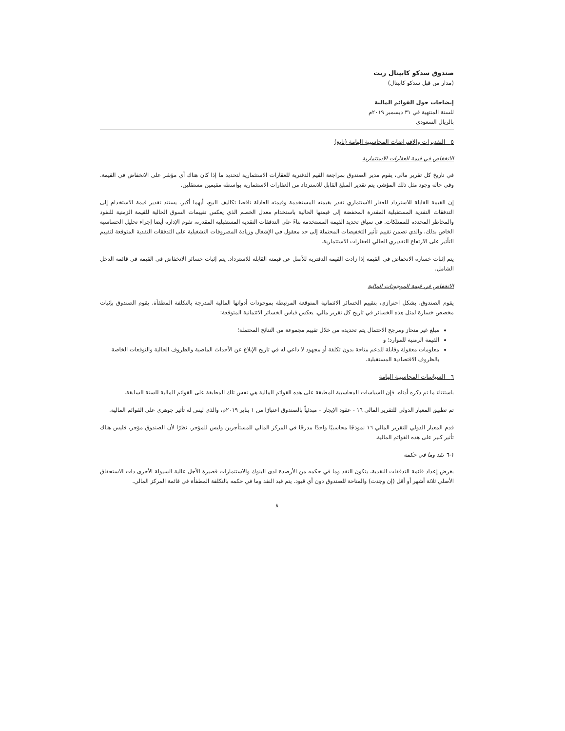صندوق سدكو كابيتال ريت
(مدار من قبل سدكو كابيتال)
إيضاحات حول القوائم المالية
للسنة المنتهية في ٣١ ديسمبر ٢٠١٩م
بالريال السعودي
٥ التقديرات والافتراضات المحاسبية الهامة (تابع)
الانخفاض في قيمة العقارات الاستثمارية
في تاريخ كل تقرير مالي، يقوم مدير الصندوق بمراجعة القيم الدفترية للعقارات الاستثمارية لتحديد ما إذا كان هناك أي مؤشر على الانخفاض في القيمة. وفي حالة وجود مثل ذلك المؤشر، يتم تقدير المبلغ القابل للاسترداد من العقارات الاستثمارية بواسطة مقيمين مستقلين.
إن القيمة القابلة للاسترداد للعقار الاستثماري تقدر بقيمته المستخدمة وقيمته العادلة ناقصا تكاليف البيع، أيهما أكبر. يستند تقدير قيمة الاستخدام إلى التدفقات النقدية المستقبلية المقدرة المخفضة إلى قيمتها الحالية باستخدام معدل الخصم الذي يعكس تقييمات السوق الحالية للقيمة الزمنية للنقود والمخاطر المحددة للممتلكات. في سياق تحديد القيمة المستخدمة بناءً على التدفقات النقدية المستقبلية المقدرة، تقوم الإدارة أيضا إجراء تحليل الحساسية الخاص بذلك، والذي تضمن تقييم تأثير التخفيضات المحتملة إلى حد معقول في الإشغال وزيادة المصروفات التشغيلية على التدفقات النقدية المتوقعة لتقييم التأثير على الارتفاع التقديري الحالي للعقارات الاستثمارية.
يتم إثبات خسارة الانخفاض في القيمة إذا زادت القيمة الدفترية للأصل عن قيمته القابلة للاسترداد. يتم إثبات خسائر الانخفاض في القيمة في قائمة الدخل الشامل.
الانخفاض في قيمة الموجودات المالية
يقوم الصندوق، بشكل احترازي، بتقييم الخسائر الائتمانية المتوقعة المرتبطة بموجودات أدواتها المالية المدرجة بالتكلفة المطفأة. يقوم الصندوق بإثبات مخصص خسارة لمثل هذه الخسائر في تاريخ كل تقرير مالي. يعكس قياس الخسائر الائتمانية المتوقعة:
مبلغ غير منحاز ومرجح الاحتمال يتم تحديده من خلال تقييم مجموعة من النتائج المحتملة؛
القيمة الزمنية للموارد؛ و
معلومات معقولة وقابلة للدعم متاحة بدون تكلفة أو مجهود لا داعي له في تاريخ الإبلاغ عن الأحداث الماضية والظروف الحالية والتوقعات الخاصة بالظروف الاقتصادية المستقبلية.
٦ السياسات المحاسبية الهامة
باستثناء ما تم ذكره أدناه، فإن السياسات المحاسبية المطبقة على هذه القوائم المالية هي نفس تلك المطبقة على القوائم المالية للسنة السابقة.
تم تطبيق المعيار الدولي للتقرير المالي ١٦ - عقود الإيجار – مبدئياً بالصندوق اعتبارًا من ١ يناير ٢٠١٩م، والذي ليس له تأثير جوهري على القوائم المالية.
قدم المعيار الدولي للتقرير المالي ١٦ نموذجًا محاسبيًا واحدًا مدرجًا في المركز المالي للمستأجرين وليس للمؤجر. نظرًا لأن الصندوق مؤجر، فليس هناك تأثير كبير على هذه القوائم المالية.
١-٦ نقد وما في حكمه
بغرض إعداد قائمة التدفقات النقدية، يتكون النقد وما في حكمه من الأرصدة لدى البنوك والاستثمارات قصيرة الأجل عالية السيولة الأخرى ذات الاستحقاق الأصلي ثلاثة أشهر أو أقل (إن وجدت) والمتاحة للصندوق دون أي قيود. يتم قيد النقد وما في حكمه بالتكلفة المطفأة في قائمة المركز المالي.
٨